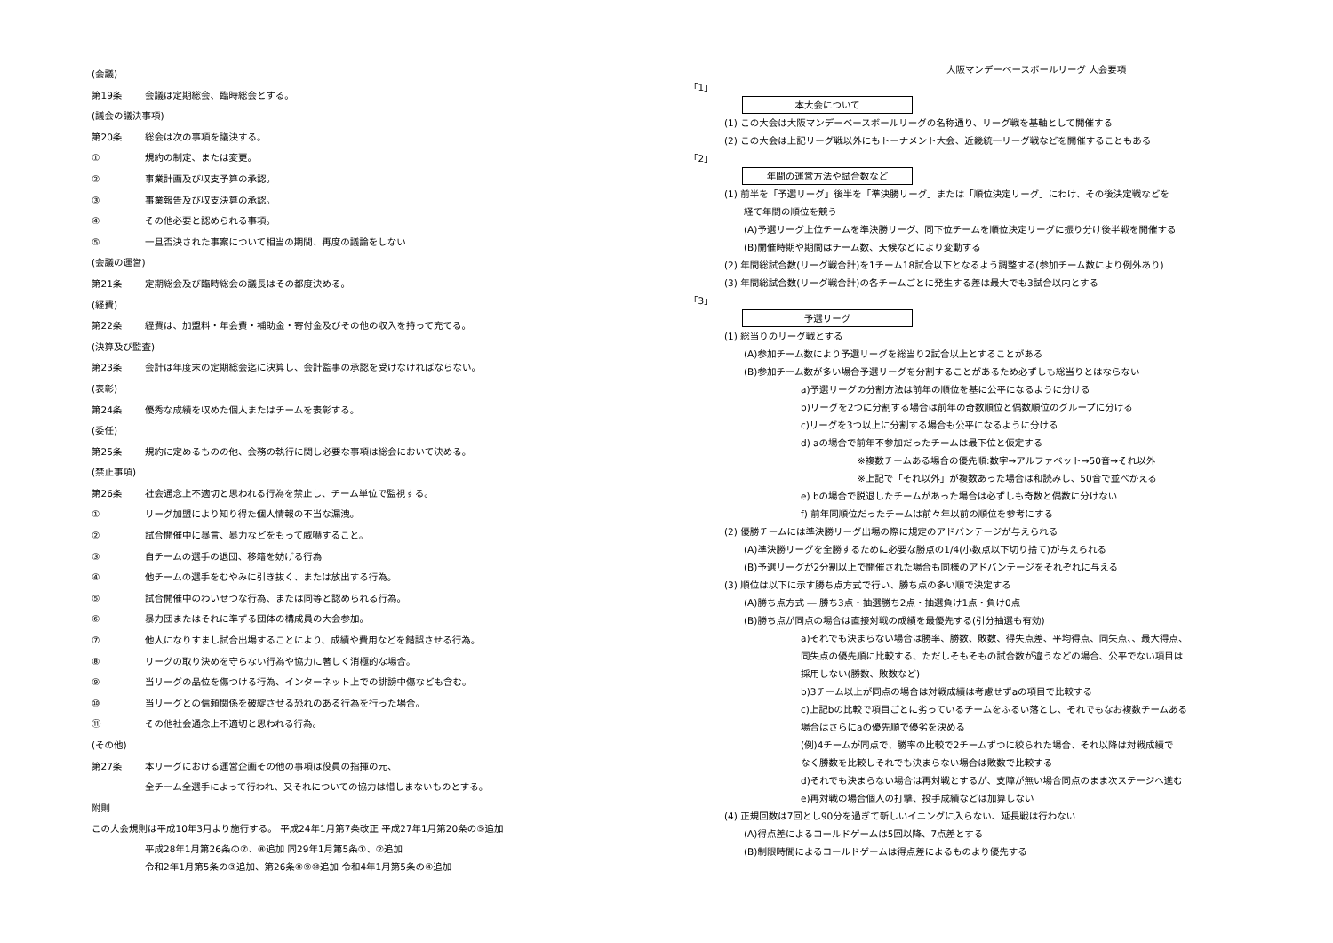(会議)
第19条 会議は定期総会、臨時総会とする。
(議会の議決事項)
第20条 総会は次の事項を議決する。
① 規約の制定、または変更。
② 事業計画及び収支予算の承認。
③ 事業報告及び収支決算の承認。
④ その他必要と認められる事項。
⑤ 一旦否決された事案について相当の期間、再度の議論をしない
(会議の運営)
第21条 定期総会及び臨時総会の議長はその都度決める。
(経費)
第22条 経費は、加盟料・年会費・補助金・寄付金及びその他の収入を持って充てる。
(決算及び監査)
第23条 会計は年度末の定期総会迄に決算し、会計監事の承認を受けなければならない。
(表彰)
第24条 優秀な成績を収めた個人またはチームを表彰する。
(委任)
第25条 規約に定めるものの他、会務の執行に関し必要な事項は総会において決める。
(禁止事項)
第26条 社会通念上不適切と思われる行為を禁止し、チーム単位で監視する。
① リーグ加盟により知り得た個人情報の不当な漏洩。
② 試合開催中に暴言、暴力などをもって威嚇すること。
③ 自チームの選手の退団、移籍を妨げる行為
④ 他チームの選手をむやみに引き抜く、または放出する行為。
⑤ 試合開催中のわいせつな行為、または同等と認められる行為。
⑥ 暴力団またはそれに準ずる団体の構成員の大会参加。
⑦ 他人になりすまし試合出場することにより、成績や費用などを錯誤させる行為。
⑧ リーグの取り決めを守らない行為や協力に著しく消極的な場合。
⑨ 当リーグの品位を傷つける行為、インターネット上での誹謗中傷なども含む。
⑩ 当リーグとの信頼関係を破綻させる恐れのある行為を行った場合。
⑪ その他社会通念上不適切と思われる行為。
(その他)
第27条 本リーグにおける運営企画その他の事項は役員の指揮の元、
全チーム全選手によって行われ、又それについての協力は惜しまないものとする。
附則
この大会規則は平成10年3月より施行する。 平成24年1月第7条改正 平成27年1月第20条の⑤追加
平成28年1月第26条の⑦、⑧追加 同29年1月第5条①、②追加
令和2年1月第5条の③追加、第26条⑧⑨⑩追加 令和4年1月第5条の④追加
大阪マンデーベースボールリーグ 大会要項
「1」
本大会について
(1) この大会は大阪マンデーベースボールリーグの名称通り、リーグ戦を基軸として開催する
(2) この大会は上記リーグ戦以外にもトーナメント大会、近畿統一リーグ戦などを開催することもある
「2」
年間の運営方法や試合数など
(1) 前半を「予選リーグ」後半を「準決勝リーグ」または「順位決定リーグ」にわけ、その後決定戦などを
経て年間の順位を競う
(A)予選リーグ上位チームを準決勝リーグ、同下位チームを順位決定リーグに振り分け後半戦を開催する
(B)開催時期や期間はチーム数、天候などにより変動する
(2) 年間総試合数(リーグ戦合計)を1チーム18試合以下となるよう調整する(参加チーム数により例外あり)
(3) 年間総試合数(リーグ戦合計)の各チームごとに発生する差は最大でも3試合以内とする
「3」
予選リーグ
(1) 総当りのリーグ戦とする
(A)参加チーム数により予選リーグを総当り2試合以上とすることがある
(B)参加チーム数が多い場合予選リーグを分割することがあるため必ずしも総当りとはならない
a)予選リーグの分割方法は前年の順位を基に公平になるように分ける
b)リーグを2つに分割する場合は前年の奇数順位と偶数順位のグループに分ける
c)リーグを3つ以上に分割する場合も公平になるように分ける
d) aの場合で前年不参加だったチームは最下位と仮定する
※複数チームある場合の優先順:数字→アルファベット→50音→それ以外
※上記で「それ以外」が複数あった場合は和読みし、50音で並べかえる
e) bの場合で脱退したチームがあった場合は必ずしも奇数と偶数に分けない
f) 前年同順位だったチームは前々年以前の順位を参考にする
(2) 優勝チームには準決勝リーグ出場の際に規定のアドバンテージが与えられる
(A)準決勝リーグを全勝するために必要な勝点の1/4(小数点以下切り捨て)が与えられる
(B)予選リーグが2分割以上で開催された場合も同様のアドバンテージをそれぞれに与える
(3) 順位は以下に示す勝ち点方式で行い、勝ち点の多い順で決定する
(A)勝ち点方式 ― 勝ち3点・抽選勝ち2点・抽選負け1点・負け0点
(B)勝ち点が同点の場合は直接対戦の成績を最優先する(引分抽選も有効)
a)それでも決まらない場合は勝率、勝数、敗数、得失点差、平均得点、同失点、、最大得点、
同失点の優先順に比較する、ただしそもそもの試合数が違うなどの場合、公平でない項目は
採用しない(勝数、敗数など)
b)3チーム以上が同点の場合は対戦成績は考慮せずaの項目で比較する
c)上記bの比較で項目ごとに劣っているチームをふるい落とし、それでもなお複数チームある
場合はさらにaの優先順で優劣を決める
(例)4チームが同点で、勝率の比較で2チームずつに絞られた場合、それ以降は対戦成績で
なく勝数を比較しそれでも決まらない場合は敗数で比較する
d)それでも決まらない場合は再対戦とするが、支障が無い場合同点のまま次ステージへ進む
e)再対戦の場合個人の打撃、投手成績などは加算しない
(4) 正規回数は7回とし90分を過ぎて新しいイニングに入らない、延長戦は行わない
(A)得点差によるコールドゲームは5回以降、7点差とする
(B)制限時間によるコールドゲームは得点差によるものより優先する